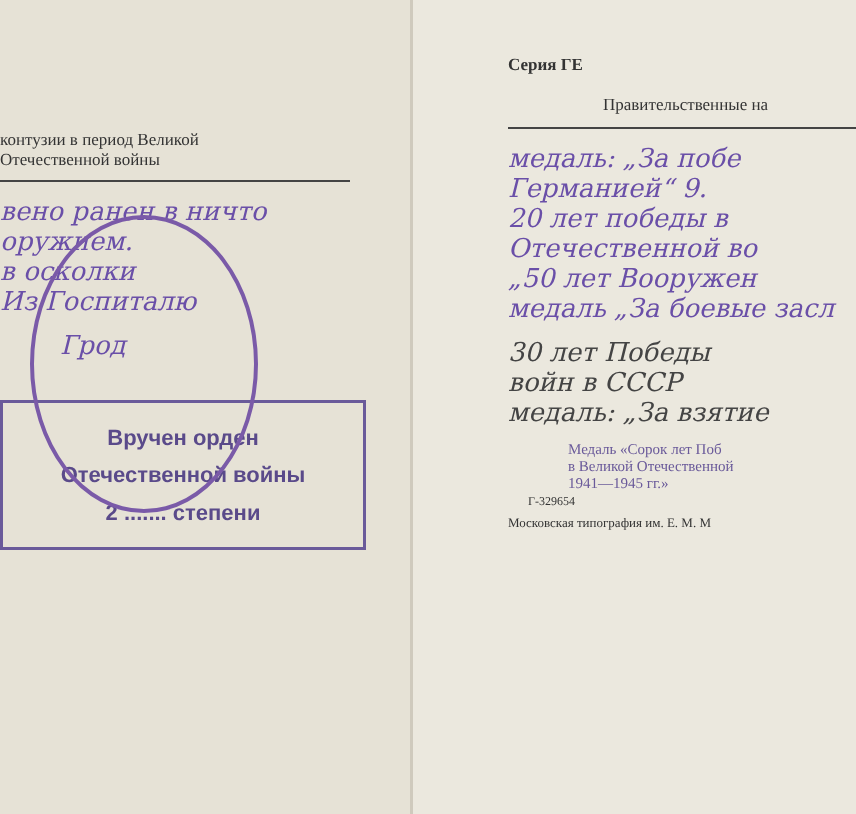контузии в период Великой
Отечественной войны
вено ранен в ничто
оружием.
в осколки
Из Госпиталю
Грод
Вручен орден
Отечественной войны
2 ....... степени
Серия ГЕ
Правительственные на
медаль: „За побе
Германией“ 9.
20 лет победы в
Отечественной во
„50 лет Вооружен
медаль „За боевые засл
30 лет Победы
войн в СССР
медаль: „За взятие
Медаль «Сорок лет Поб
в Великой Отечественной
1941—1945 гг.»
Г-329654
Московская типография им. Е. М. М